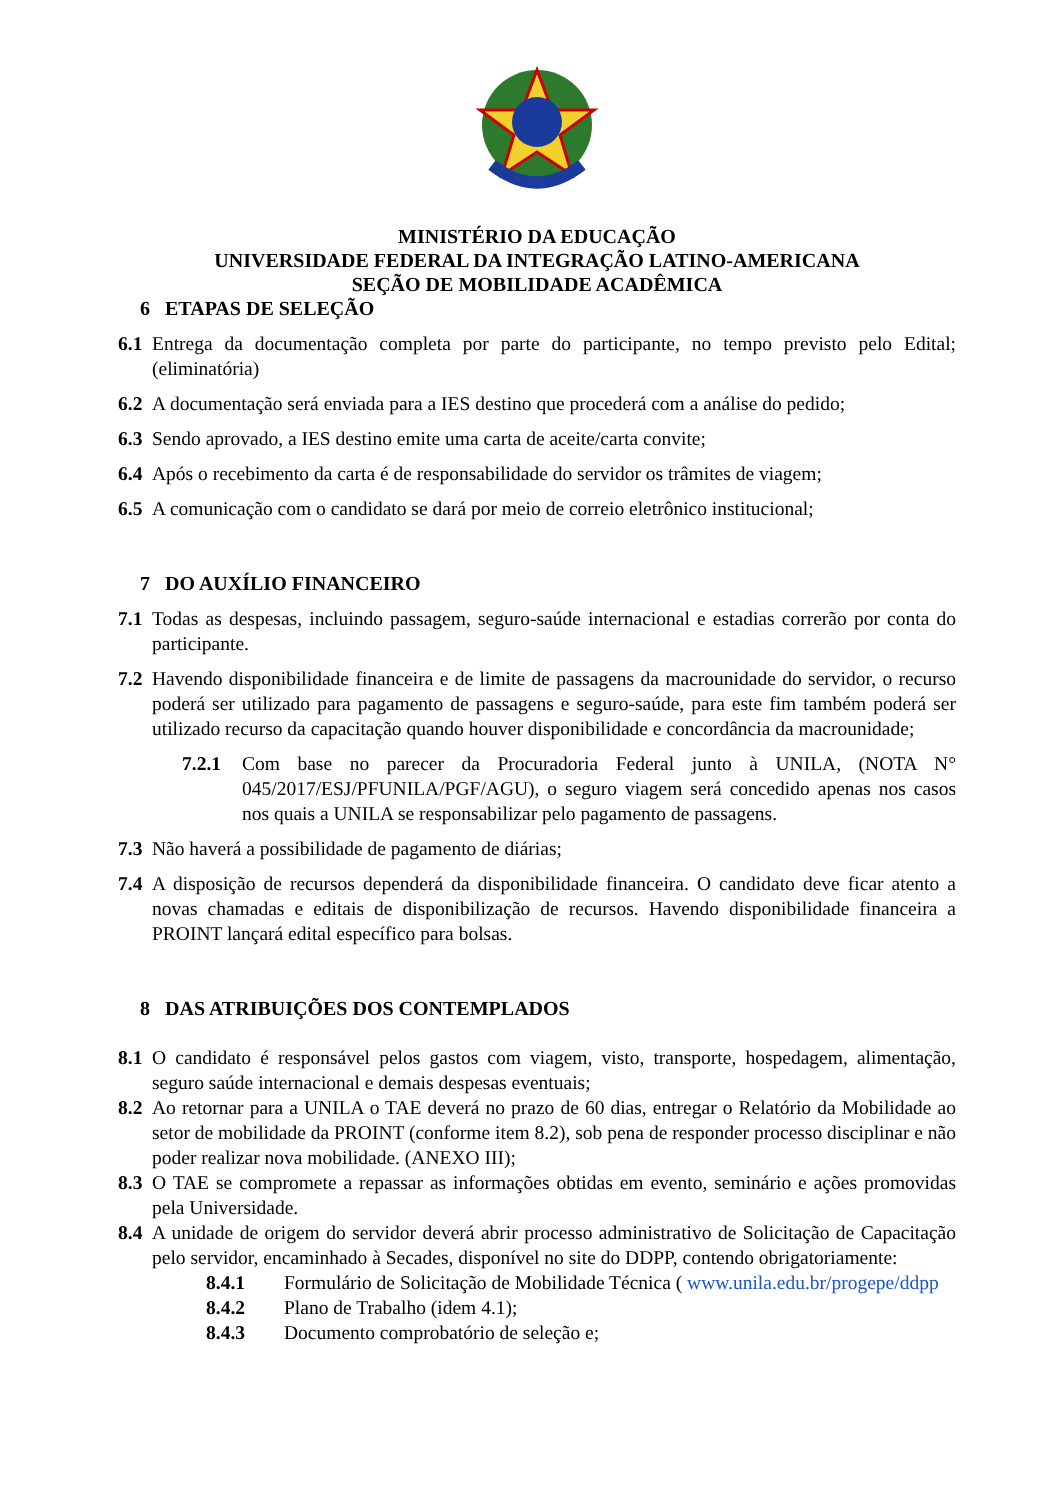MINISTÉRIO DA EDUCAÇÃO
UNIVERSIDADE FEDERAL DA INTEGRAÇÃO LATINO-AMERICANA
SEÇÃO DE MOBILIDADE ACADÊMICA
6 ETAPAS DE SELEÇÃO
6.1 Entrega da documentação completa por parte do participante, no tempo previsto pelo Edital; (eliminatória)
6.2 A documentação será enviada para a IES destino que procederá com a análise do pedido;
6.3 Sendo aprovado, a IES destino emite uma carta de aceite/carta convite;
6.4 Após o recebimento da carta é de responsabilidade do servidor os trâmites de viagem;
6.5 A comunicação com o candidato se dará por meio de correio eletrônico institucional;
7 DO AUXÍLIO FINANCEIRO
7.1 Todas as despesas, incluindo passagem, seguro-saúde internacional e estadias correrão por conta do participante.
7.2 Havendo disponibilidade financeira e de limite de passagens da macrounidade do servidor, o recurso poderá ser utilizado para pagamento de passagens e seguro-saúde, para este fim também poderá ser utilizado recurso da capacitação quando houver disponibilidade e concordância da macrounidade;
7.2.1 Com base no parecer da Procuradoria Federal junto à UNILA, (NOTA N° 045/2017/ESJ/PFUNILA/PGF/AGU), o seguro viagem será concedido apenas nos casos nos quais a UNILA se responsabilizar pelo pagamento de passagens.
7.3 Não haverá a possibilidade de pagamento de diárias;
7.4 A disposição de recursos dependerá da disponibilidade financeira. O candidato deve ficar atento a novas chamadas e editais de disponibilização de recursos. Havendo disponibilidade financeira a PROINT lançará edital específico para bolsas.
8 DAS ATRIBUIÇÕES DOS CONTEMPLADOS
8.1 O candidato é responsável pelos gastos com viagem, visto, transporte, hospedagem, alimentação, seguro saúde internacional e demais despesas eventuais;
8.2 Ao retornar para a UNILA o TAE deverá no prazo de 60 dias, entregar o Relatório da Mobilidade ao setor de mobilidade da PROINT (conforme item 8.2), sob pena de responder processo disciplinar e não poder realizar nova mobilidade. (ANEXO III);
8.3 O TAE se compromete a repassar as informações obtidas em evento, seminário e ações promovidas pela Universidade.
8.4 A unidade de origem do servidor deverá abrir processo administrativo de Solicitação de Capacitação pelo servidor, encaminhado à Secades, disponível no site do DDPP, contendo obrigatoriamente:
8.4.1 Formulário de Solicitação de Mobilidade Técnica ( www.unila.edu.br/progepe/ddpp
8.4.2 Plano de Trabalho (idem 4.1);
8.4.3 Documento comprobatório de seleção e;